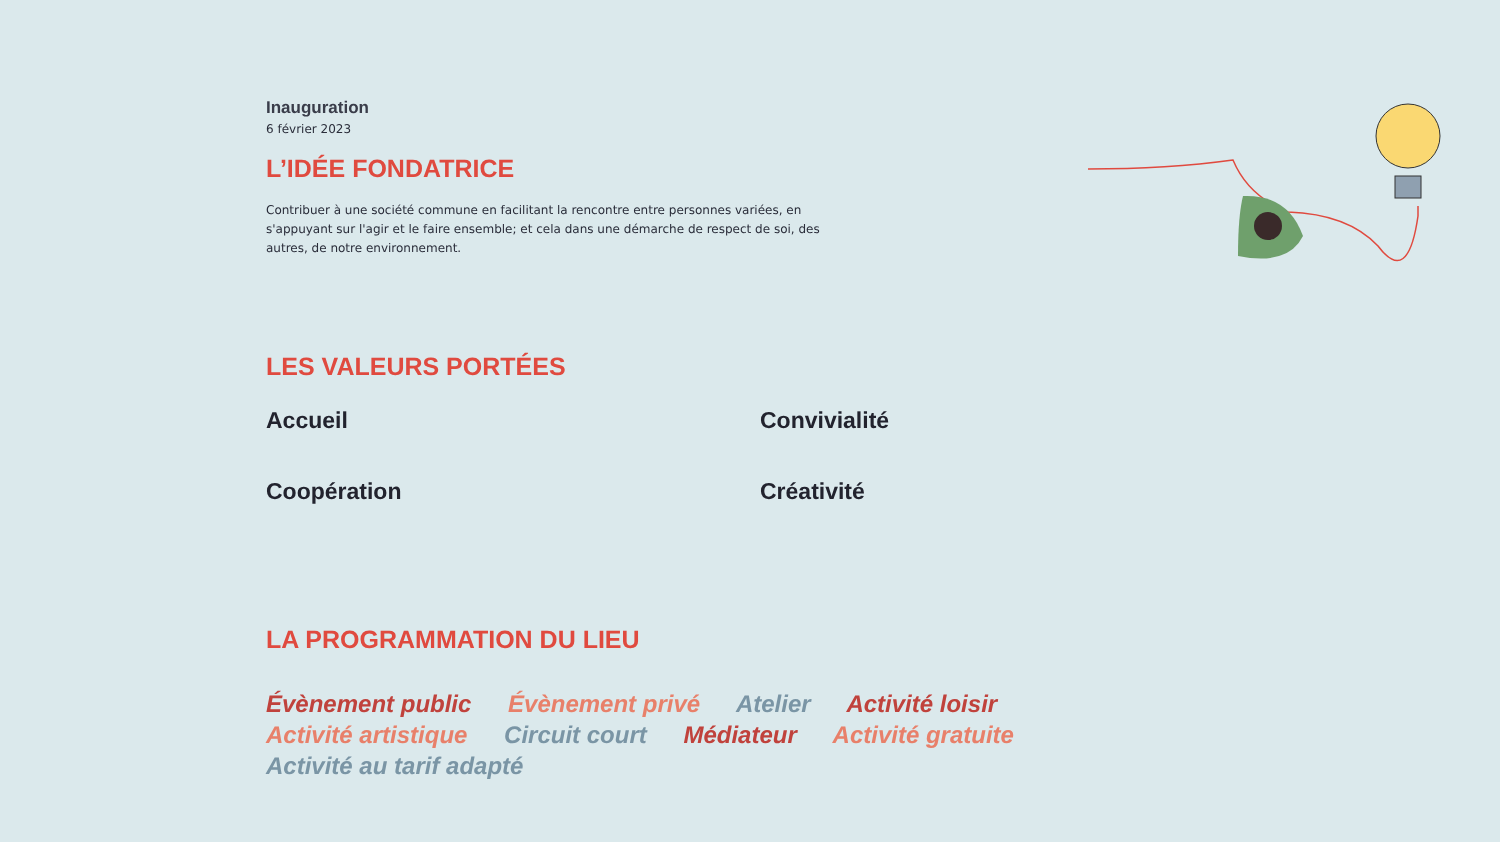Inauguration
6 février 2023
L’IDÉE FONDATRICE
Contribuer à une société commune en facilitant la rencontre entre personnes variées, en s'appuyant sur l'agir et le faire ensemble; et cela dans une démarche de respect de soi, des autres, de notre environnement.
LES VALEURS PORTÉES
Accueil
Convivialité
Coopération
Créativité
LA PROGRAMMATION DU LIEU
Évènement public Évènement privé Atelier Activité loisir Activité artistique Circuit court Médiateur Activité gratuite Activité au tarif adapté